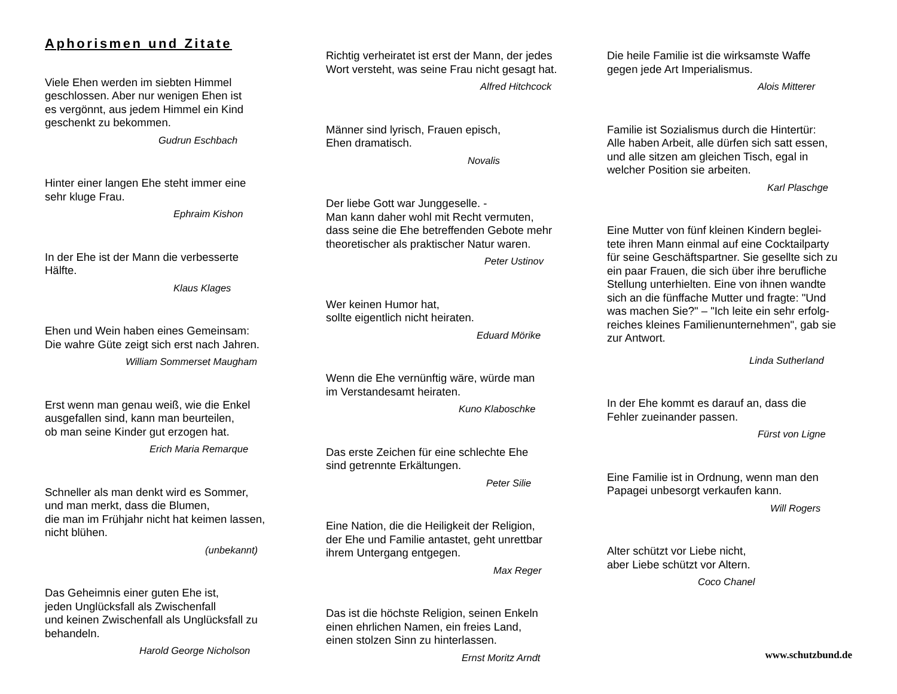Aphorismen und Zitate
Viele Ehen werden im siebten Himmel
geschlossen. Aber nur wenigen Ehen ist
es vergönnt, aus jedem Himmel ein Kind
geschenkt zu bekommen.
Gudrun Eschbach
Hinter einer langen Ehe steht immer eine
sehr kluge Frau.
Ephraim Kishon
In der Ehe ist der Mann die verbesserte
Hälfte.
Klaus Klages
Ehen und Wein haben eines Gemeinsam:
Die wahre Güte zeigt sich erst nach Jahren.
William Sommerset Maugham
Erst wenn man genau weiß, wie die Enkel
ausgefallen sind, kann man beurteilen,
ob man seine Kinder gut erzogen hat.
Erich Maria Remarque
Schneller als man denkt wird es Sommer,
und man merkt, dass die Blumen,
die man im Frühjahr nicht hat keimen lassen,
nicht blühen.
(unbekannt)
Das Geheimnis einer guten Ehe ist,
jeden Unglücksfall als Zwischenfall
und keinen Zwischenfall als Unglücksfall zu
behandeln.
Harold George Nicholson
Richtig verheiratet ist erst der Mann, der jedes
Wort versteht, was seine Frau nicht gesagt hat.
Alfred Hitchcock
Männer sind lyrisch, Frauen episch,
Ehen dramatisch.
Novalis
Der liebe Gott war Junggeselle. -
Man kann daher wohl mit Recht vermuten,
dass seine die Ehe betreffenden Gebote mehr
theoretischer als praktischer Natur waren.
Peter Ustinov
Wer keinen Humor hat,
sollte eigentlich nicht heiraten.
Eduard Mörike
Wenn die Ehe vernünftig wäre, würde man
im Verstandesamt heiraten.
Kuno Klaboschke
Das erste Zeichen für eine schlechte Ehe
sind getrennte Erkältungen.
Peter Silie
Eine Nation, die die Heiligkeit der Religion,
der Ehe und Familie antastet, geht unrettbar
ihrem Untergang entgegen.
Max Reger
Das ist die höchste Religion, seinen Enkeln
einen ehrlichen Namen, ein freies Land,
einen stolzen Sinn zu hinterlassen.
Ernst Moritz Arndt
Die heile Familie ist die wirksamste Waffe
gegen jede Art Imperialismus.
Alois Mitterer
Familie ist Sozialismus durch die Hintertür:
Alle haben Arbeit, alle dürfen sich satt essen,
und alle sitzen am gleichen Tisch, egal in
welcher Position sie arbeiten.
Karl Plaschge
Eine Mutter von fünf kleinen Kindern beglei-
tete ihren Mann einmal auf eine Cocktailparty
für seine Geschäftspartner. Sie gesellte sich zu
ein paar Frauen, die sich über ihre berufliche
Stellung unterhielten. Eine von ihnen wandte
sich an die fünffache Mutter und fragte: "Und
was machen Sie?" – "Ich leite ein sehr erfolg-
reiches kleines Familienunternehmen", gab sie
zur Antwort.
Linda Sutherland
In der Ehe kommt es darauf an, dass die
Fehler zueinander passen.
Fürst von Ligne
Eine Familie ist in Ordnung, wenn man den
Papagei unbesorgt verkaufen kann.
Will Rogers
Alter schützt vor Liebe nicht,
aber Liebe schützt vor Altern.
Coco Chanel
www.schutzbund.de